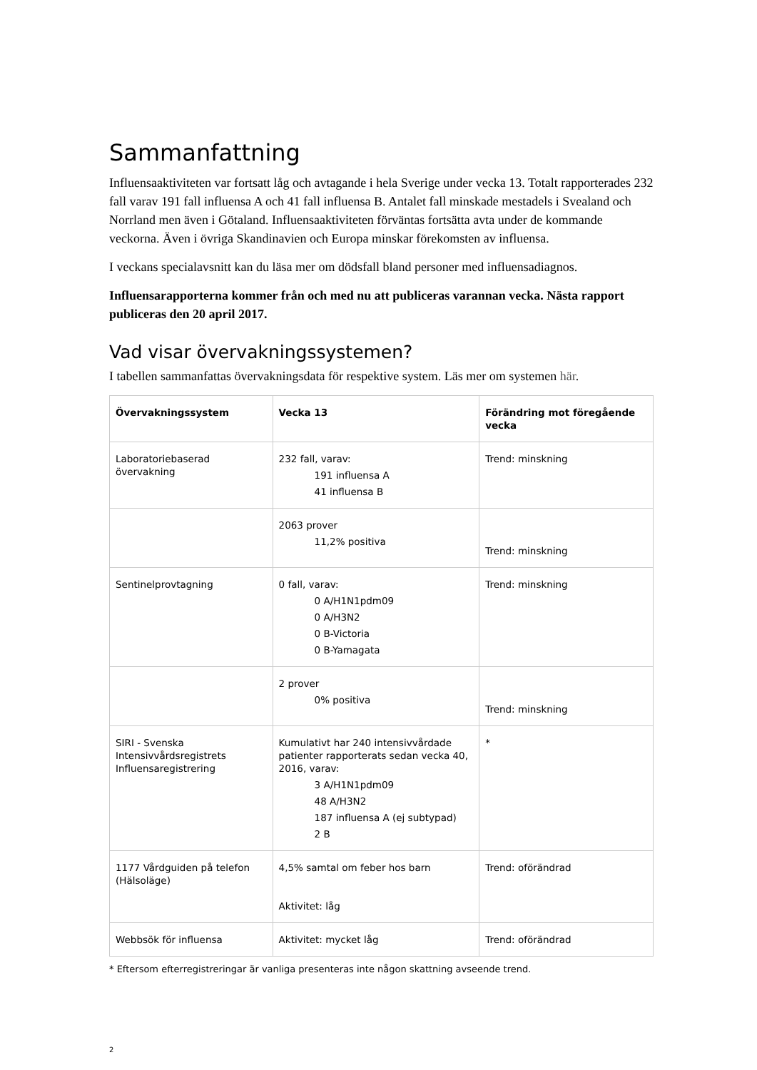Sammanfattning
Influensaaktiviteten var fortsatt låg och avtagande i hela Sverige under vecka 13. Totalt rapporterades 232 fall varav 191 fall influensa A och 41 fall influensa B. Antalet fall minskade mestadels i Svealand och Norrland men även i Götaland. Influensaaktiviteten förväntas fortsätta avta under de kommande veckorna. Även i övriga Skandinavien och Europa minskar förekomsten av influensa.
I veckans specialavsnitt kan du läsa mer om dödsfall bland personer med influensadiagnos.
Influensarapporterna kommer från och med nu att publiceras varannan vecka. Nästa rapport publiceras den 20 april 2017.
Vad visar övervakningssystemen?
I tabellen sammanfattas övervakningsdata för respektive system. Läs mer om systemen här.
| Övervakningssystem | Vecka 13 | Förändring mot föregående vecka |
| --- | --- | --- |
| Laboratoriebaserad övervakning | 232 fall, varav: 191 influensa A 41 influensa B | Trend: minskning |
| | 2063 prover 11,2% positiva | Trend: minskning |
| Sentinelprovtagning | 0 fall, varav: 0 A/H1N1pdm09 0 A/H3N2 0 B-Victoria 0 B-Yamagata | Trend: minskning |
| | 2 prover 0% positiva | Trend: minskning |
| SIRI - Svenska Intensivvårdsregistrets Influensaregistrering | Kumulativt har 240 intensivvårdade patienter rapporterats sedan vecka 40, 2016, varav: 3 A/H1N1pdm09 48 A/H3N2 187 influensa A (ej subtypad) 2 B | * |
| 1177 Vårdguiden på telefon (Hälsoläge) | 4,5% samtal om feber hos barn Aktivitet: låg | Trend: oförändrad |
| Webbsök för influensa | Aktivitet: mycket låg | Trend: oförändrad |
* Eftersom efterregistreringar är vanliga presenteras inte någon skattning avseende trend.
2